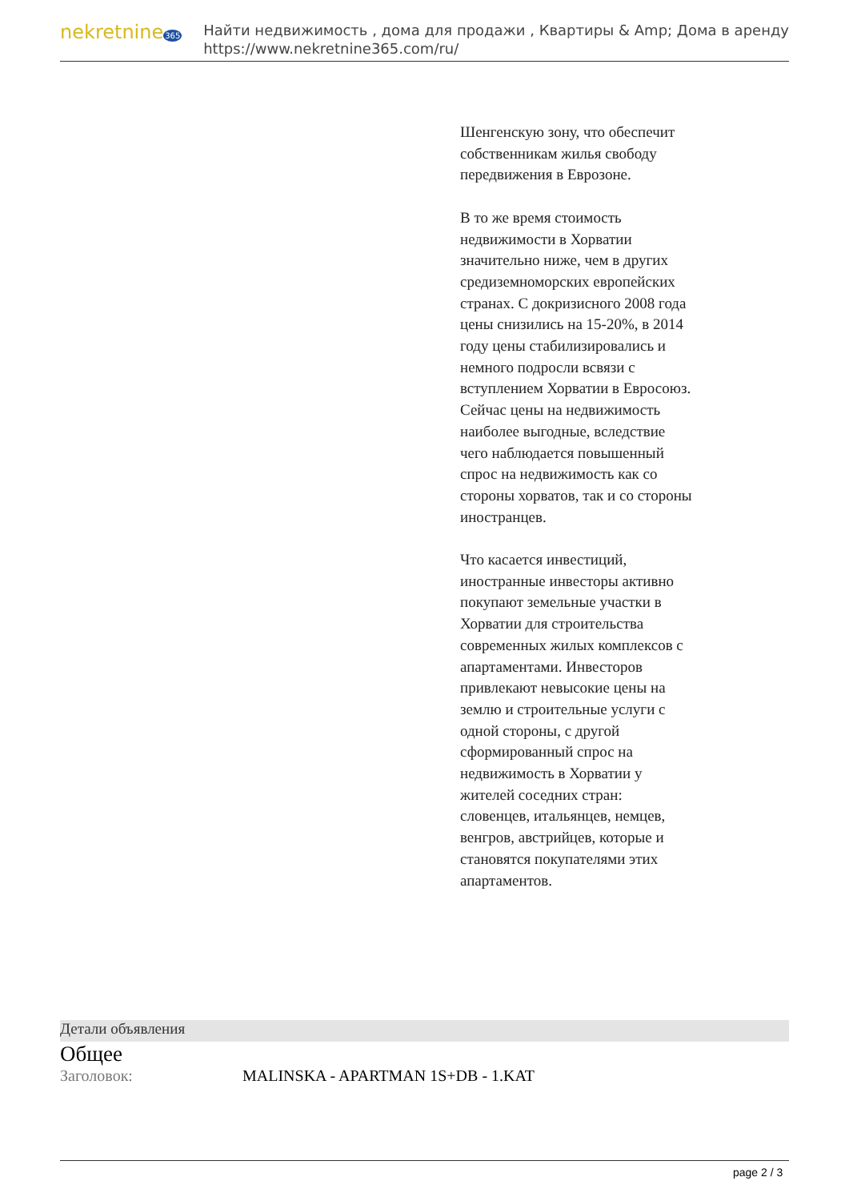nekretnine365
Найти недвижимость , дома для продажи , Квартиры & Amp; Дома в аренду
https://www.nekretnine365.com/ru/
Шенгенскую зону, что обеспечит собственникам жилья свободу передвижения в Еврозоне.
В то же время стоимость недвижимости в Хорватии значительно ниже, чем в других средиземноморских европейских странах. С докризисного 2008 года цены снизились на 15-20%, в 2014 году цены стабилизировались и немного подросли всвязи с вступлением Хорватии в Евросоюз. Сейчас цены на недвижимость наиболее выгодные, вследствие чего наблюдается повышенный спрос на недвижимость как со стороны хорватов, так и со стороны иностранцев.
Что касается инвестиций, иностранные инвесторы активно покупают земельные участки в Хорватии для строительства современных жилых комплексов с апартаментами. Инвесторов привлекают невысокие цены на землю и строительные услуги с одной стороны, с другой сформированный спрос на недвижимость в Хорватии у жителей соседних стран: словенцев, итальянцев, немцев, венгров, австрийцев, которые и становятся покупателями этих апартаментов.
Детали объявления
Общее
| Заголовок: | MALINSKA - APARTMAN 1S+DB - 1.KAT |
page 2 / 3